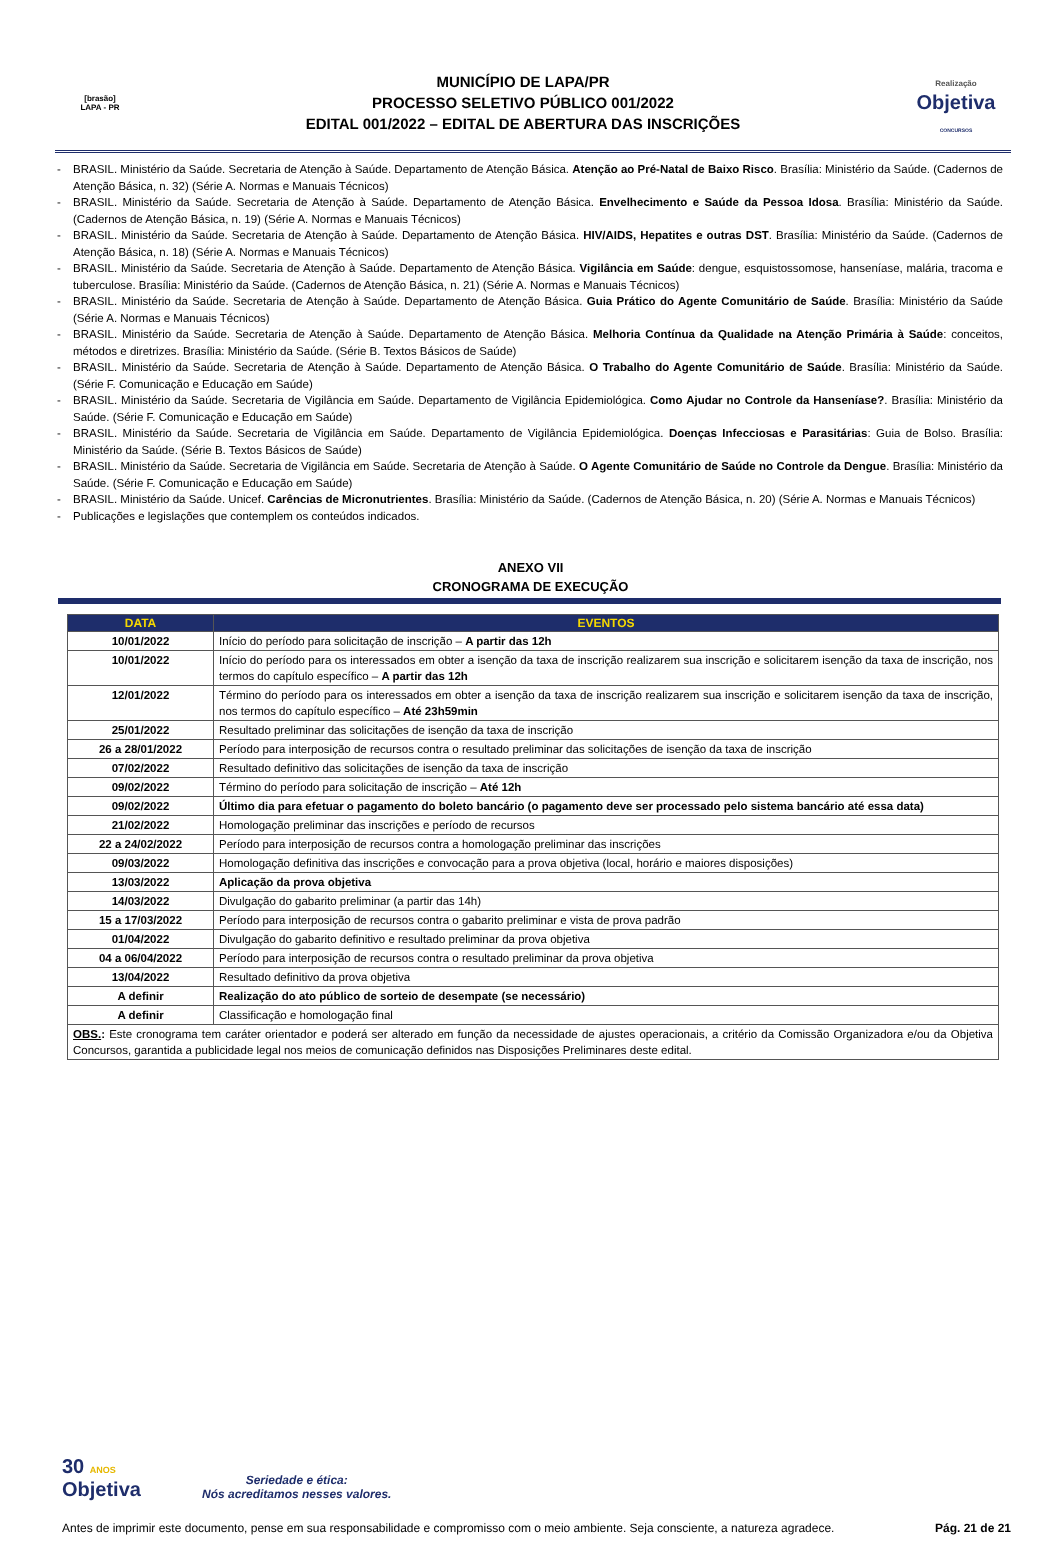[brasão]
LAPA - PR
MUNICÍPIO DE LAPA/PR
PROCESSO SELETIVO PÚBLICO 001/2022
EDITAL 001/2022 – EDITAL DE ABERTURA DAS INSCRIÇÕES
Realização
Objetiva
CONCURSOS
- BRASIL. Ministério da Saúde. Secretaria de Atenção à Saúde. Departamento de Atenção Básica. Atenção ao Pré-Natal de Baixo Risco. Brasília: Ministério da Saúde. (Cadernos de Atenção Básica, n. 32) (Série A. Normas e Manuais Técnicos)
- BRASIL. Ministério da Saúde. Secretaria de Atenção à Saúde. Departamento de Atenção Básica. Envelhecimento e Saúde da Pessoa Idosa. Brasília: Ministério da Saúde. (Cadernos de Atenção Básica, n. 19) (Série A. Normas e Manuais Técnicos)
- BRASIL. Ministério da Saúde. Secretaria de Atenção à Saúde. Departamento de Atenção Básica. HIV/AIDS, Hepatites e outras DST. Brasília: Ministério da Saúde. (Cadernos de Atenção Básica, n. 18) (Série A. Normas e Manuais Técnicos)
- BRASIL. Ministério da Saúde. Secretaria de Atenção à Saúde. Departamento de Atenção Básica. Vigilância em Saúde: dengue, esquistossomose, hanseníase, malária, tracoma e tuberculose. Brasília: Ministério da Saúde. (Cadernos de Atenção Básica, n. 21) (Série A. Normas e Manuais Técnicos)
- BRASIL. Ministério da Saúde. Secretaria de Atenção à Saúde. Departamento de Atenção Básica. Guia Prático do Agente Comunitário de Saúde. Brasília: Ministério da Saúde (Série A. Normas e Manuais Técnicos)
- BRASIL. Ministério da Saúde. Secretaria de Atenção à Saúde. Departamento de Atenção Básica. Melhoria Contínua da Qualidade na Atenção Primária à Saúde: conceitos, métodos e diretrizes. Brasília: Ministério da Saúde. (Série B. Textos Básicos de Saúde)
- BRASIL. Ministério da Saúde. Secretaria de Atenção à Saúde. Departamento de Atenção Básica. O Trabalho do Agente Comunitário de Saúde. Brasília: Ministério da Saúde. (Série F. Comunicação e Educação em Saúde)
- BRASIL. Ministério da Saúde. Secretaria de Vigilância em Saúde. Departamento de Vigilância Epidemiológica. Como Ajudar no Controle da Hanseníase?. Brasília: Ministério da Saúde. (Série F. Comunicação e Educação em Saúde)
- BRASIL. Ministério da Saúde. Secretaria de Vigilância em Saúde. Departamento de Vigilância Epidemiológica. Doenças Infecciosas e Parasitárias: Guia de Bolso. Brasília: Ministério da Saúde. (Série B. Textos Básicos de Saúde)
- BRASIL. Ministério da Saúde. Secretaria de Vigilância em Saúde. Secretaria de Atenção à Saúde. O Agente Comunitário de Saúde no Controle da Dengue. Brasília: Ministério da Saúde. (Série F. Comunicação e Educação em Saúde)
- BRASIL. Ministério da Saúde. Unicef. Carências de Micronutrientes. Brasília: Ministério da Saúde. (Cadernos de Atenção Básica, n. 20) (Série A. Normas e Manuais Técnicos)
- Publicações e legislações que contemplem os conteúdos indicados.
ANEXO VII
CRONOGRAMA DE EXECUÇÃO
| DATA | EVENTOS |
| --- | --- |
| 10/01/2022 | Início do período para solicitação de inscrição – A partir das 12h |
| 10/01/2022 | Início do período para os interessados em obter a isenção da taxa de inscrição realizarem sua inscrição e solicitarem isenção da taxa de inscrição, nos termos do capítulo específico – A partir das 12h |
| 12/01/2022 | Término do período para os interessados em obter a isenção da taxa de inscrição realizarem sua inscrição e solicitarem isenção da taxa de inscrição, nos termos do capítulo específico – Até 23h59min |
| 25/01/2022 | Resultado preliminar das solicitações de isenção da taxa de inscrição |
| 26 a 28/01/2022 | Período para interposição de recursos contra o resultado preliminar das solicitações de isenção da taxa de inscrição |
| 07/02/2022 | Resultado definitivo das solicitações de isenção da taxa de inscrição |
| 09/02/2022 | Término do período para solicitação de inscrição – Até 12h |
| 09/02/2022 | Último dia para efetuar o pagamento do boleto bancário (o pagamento deve ser processado pelo sistema bancário até essa data) |
| 21/02/2022 | Homologação preliminar das inscrições e período de recursos |
| 22 a 24/02/2022 | Período para interposição de recursos contra a homologação preliminar das inscrições |
| 09/03/2022 | Homologação definitiva das inscrições e convocação para a prova objetiva (local, horário e maiores disposições) |
| 13/03/2022 | Aplicação da prova objetiva |
| 14/03/2022 | Divulgação do gabarito preliminar (a partir das 14h) |
| 15 a 17/03/2022 | Período para interposição de recursos contra o gabarito preliminar e vista de prova padrão |
| 01/04/2022 | Divulgação do gabarito definitivo e resultado preliminar da prova objetiva |
| 04 a 06/04/2022 | Período para interposição de recursos contra o resultado preliminar da prova objetiva |
| 13/04/2022 | Resultado definitivo da prova objetiva |
| A definir | Realização do ato público de sorteio de desempate (se necessário) |
| A definir | Classificação e homologação final |
| OBS. : Este cronograma tem caráter orientador e poderá ser alterado em função da necessidade de ajustes operacionais, a critério da Comissão Organizadora e/ou da Objetiva Concursos, garantida a publicidade legal nos meios de comunicação definidos nas Disposições Preliminares deste edital. | |
30 ANOS
Objetiva
Seriedade e ética:
Nós acreditamos nesses valores.
Antes de imprimir este documento, pense em sua responsabilidade e compromisso com o meio ambiente. Seja consciente, a natureza agradece. Pág. 21 de 21